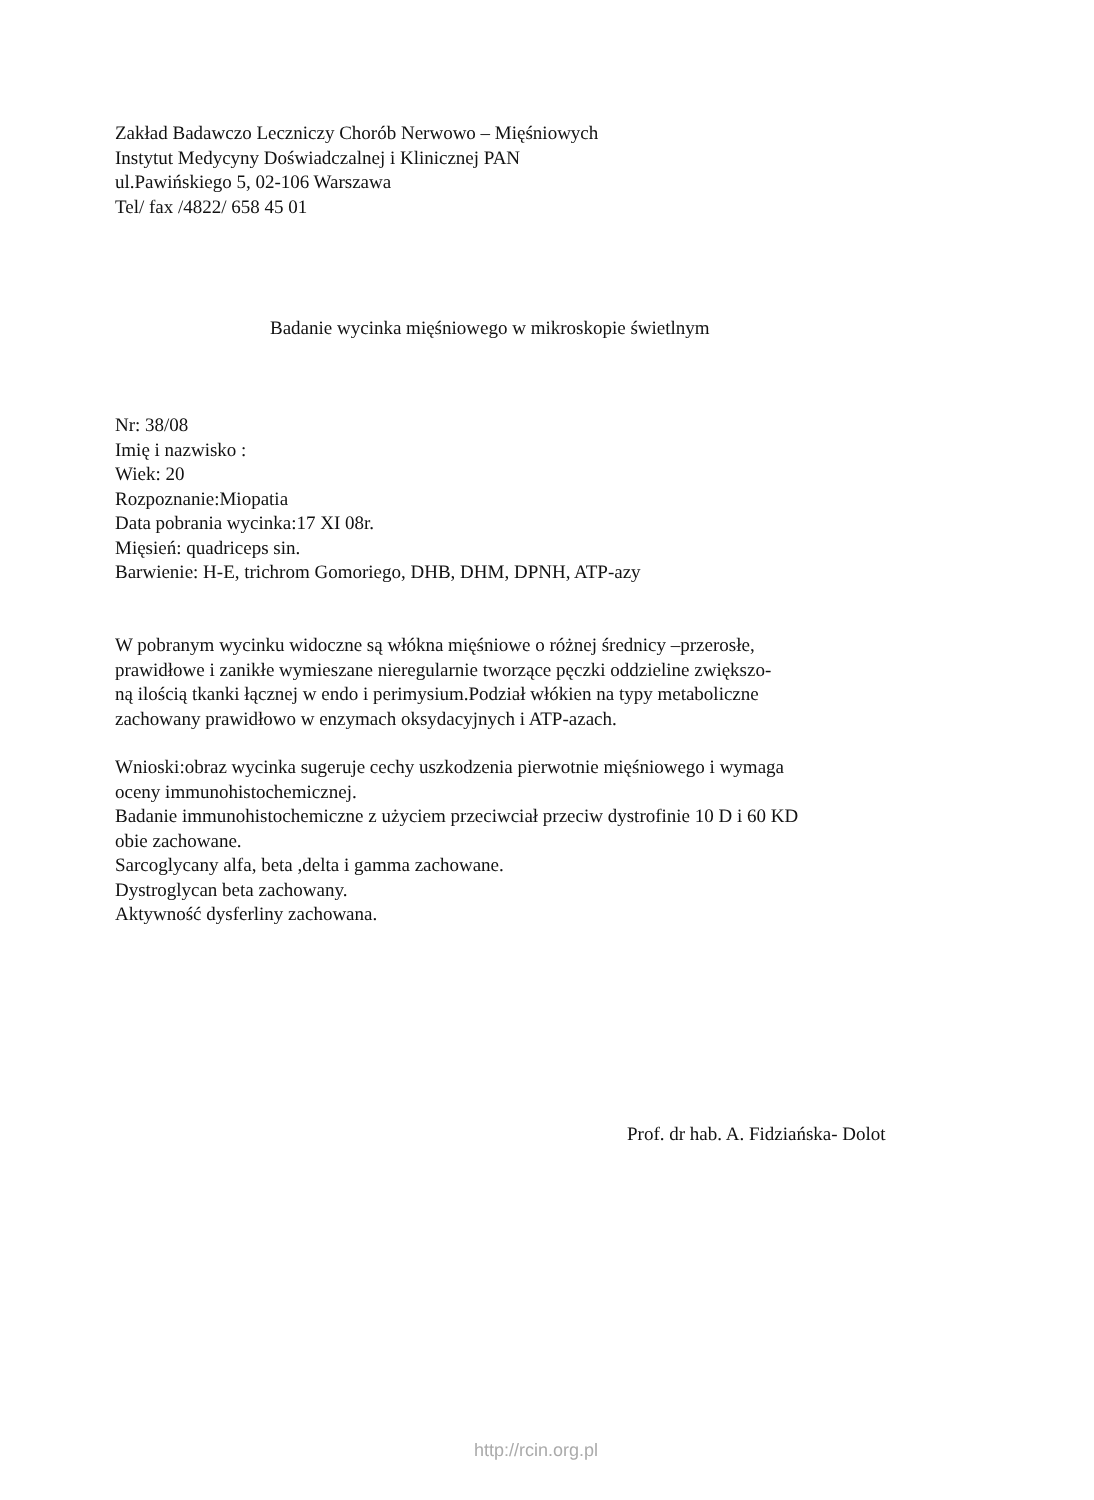Zakład Badawczo Leczniczy Chorób Nerwowo – Mięśniowych
Instytut Medycyny Doświadczalnej i Klinicznej PAN
ul.Pawińskiego 5, 02-106 Warszawa
Tel/ fax /4822/ 658 45 01
Badanie wycinka mięśniowego w mikroskopie świetlnym
Nr: 38/08
Imię i nazwisko :
Wiek: 20
Rozpoznanie:Miopatia
Data pobrania wycinka:17 XI 08r.
Mięsień: quadriceps sin.
Barwienie: H-E, trichrom Gomoriego, DHB, DHM, DPNH, ATP-azy
W pobranym wycinku widoczne są włókna mięśniowe o różnej średnicy –przerosłe,
prawidłowe i zanikłe wymieszane nieregularnie tworzące pęczki oddzieline zwiększo-
ną ilością tkanki łącznej w endo i perimysium.Podział włókien na typy metaboliczne
zachowany prawidłowo w enzymach oksydacyjnych i ATP-azach.
Wnioski:obraz wycinka sugeruje cechy uszkodzenia pierwotnie mięśniowego i wymaga
oceny immunohistochemicznej.
Badanie immunohistochemiczne z użyciem przeciwciał przeciw dystrofinie 10 D i 60 KD
obie zachowane.
Sarcoglycany alfa, beta ,delta i gamma zachowane.
Dystroglycan beta zachowany.
Aktywność dysferliny zachowana.
Prof. dr hab. A. Fidziańska- Dolot
http://rcin.org.pl